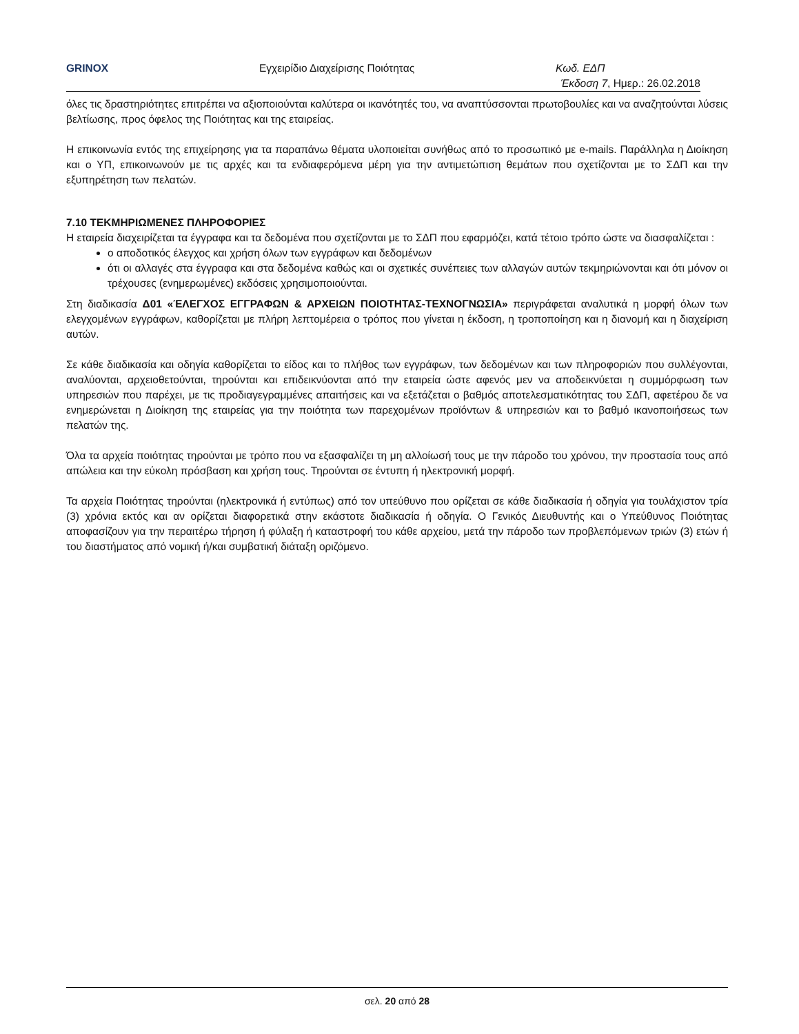GRINOX Εγχειρίδιο Διαχείρισης Ποιότητας Κωδ. ΕΔΠ
Έκδοση 7, Ημερ.: 26.02.2018
όλες τις δραστηριότητες επιτρέπει να αξιοποιούνται καλύτερα οι ικανότητές του, να αναπτύσσονται πρωτοβουλίες και να αναζητούνται λύσεις βελτίωσης, προς όφελος της Ποιότητας και της εταιρείας.
Η επικοινωνία εντός της επιχείρησης για τα παραπάνω θέματα υλοποιείται συνήθως από το προσωπικό με e-mails. Παράλληλα η Διοίκηση και ο ΥΠ, επικοινωνούν με τις αρχές και τα ενδιαφερόμενα μέρη για την αντιμετώπιση θεμάτων που σχετίζονται με το ΣΔΠ και την εξυπηρέτηση των πελατών.
7.10 ΤΕΚΜΗΡΙΩΜΕΝΕΣ ΠΛΗΡΟΦΟΡΙΕΣ
Η εταιρεία διαχειρίζεται τα έγγραφα και τα δεδομένα που σχετίζονται με το ΣΔΠ που εφαρμόζει, κατά τέτοιο τρόπο ώστε να διασφαλίζεται :
ο αποδοτικός έλεγχος και χρήση όλων των εγγράφων και δεδομένων
ότι οι αλλαγές στα έγγραφα και στα δεδομένα καθώς και οι σχετικές συνέπειες των αλλαγών αυτών τεκμηριώνονται και ότι μόνον οι τρέχουσες (ενημερωμένες) εκδόσεις χρησιμοποιούνται.
Στη διαδικασία Δ01 «ΈΛΕΓΧΟΣ ΕΓΓΡΑΦΩΝ & ΑΡΧΕΙΩΝ ΠΟΙΟΤΗΤΑΣ-ΤΕΧΝΟΓΝΩΣΙΑ» περιγράφεται αναλυτικά η μορφή όλων των ελεγχομένων εγγράφων, καθορίζεται με πλήρη λεπτομέρεια ο τρόπος που γίνεται η έκδοση, η τροποποίηση και η διανομή και η διαχείριση αυτών.
Σε κάθε διαδικασία και οδηγία καθορίζεται το είδος και το πλήθος των εγγράφων, των δεδομένων και των πληροφοριών που συλλέγονται, αναλύονται, αρχειοθετούνται, τηρούνται και επιδεικνύονται από την εταιρεία ώστε αφενός μεν να αποδεικνύεται η συμμόρφωση των υπηρεσιών που παρέχει, με τις προδιαγεγραμμένες απαιτήσεις και να εξετάζεται ο βαθμός αποτελεσματικότητας του ΣΔΠ, αφετέρου δε να ενημερώνεται η Διοίκηση της εταιρείας για την ποιότητα των παρεχομένων προϊόντων & υπηρεσιών και το βαθμό ικανοποιήσεως των πελατών της.
Όλα τα αρχεία ποιότητας τηρούνται με τρόπο που να εξασφαλίζει τη μη αλλοίωσή τους με την πάροδο του χρόνου, την προστασία τους από απώλεια και την εύκολη πρόσβαση και χρήση τους. Τηρούνται σε έντυπη ή ηλεκτρονική μορφή.
Τα αρχεία Ποιότητας τηρούνται (ηλεκτρονικά ή εντύπως) από τον υπεύθυνο που ορίζεται σε κάθε διαδικασία ή οδηγία για τουλάχιστον τρία (3) χρόνια εκτός και αν ορίζεται διαφορετικά στην εκάστοτε διαδικασία ή οδηγία. Ο Γενικός Διευθυντής και ο Υπεύθυνος Ποιότητας αποφασίζουν για την περαιτέρω τήρηση ή φύλαξη ή καταστροφή του κάθε αρχείου, μετά την πάροδο των προβλεπόμενων τριών (3) ετών ή του διαστήματος από νομική ή/και συμβατική διάταξη οριζόμενο.
σελ. 20 από 28